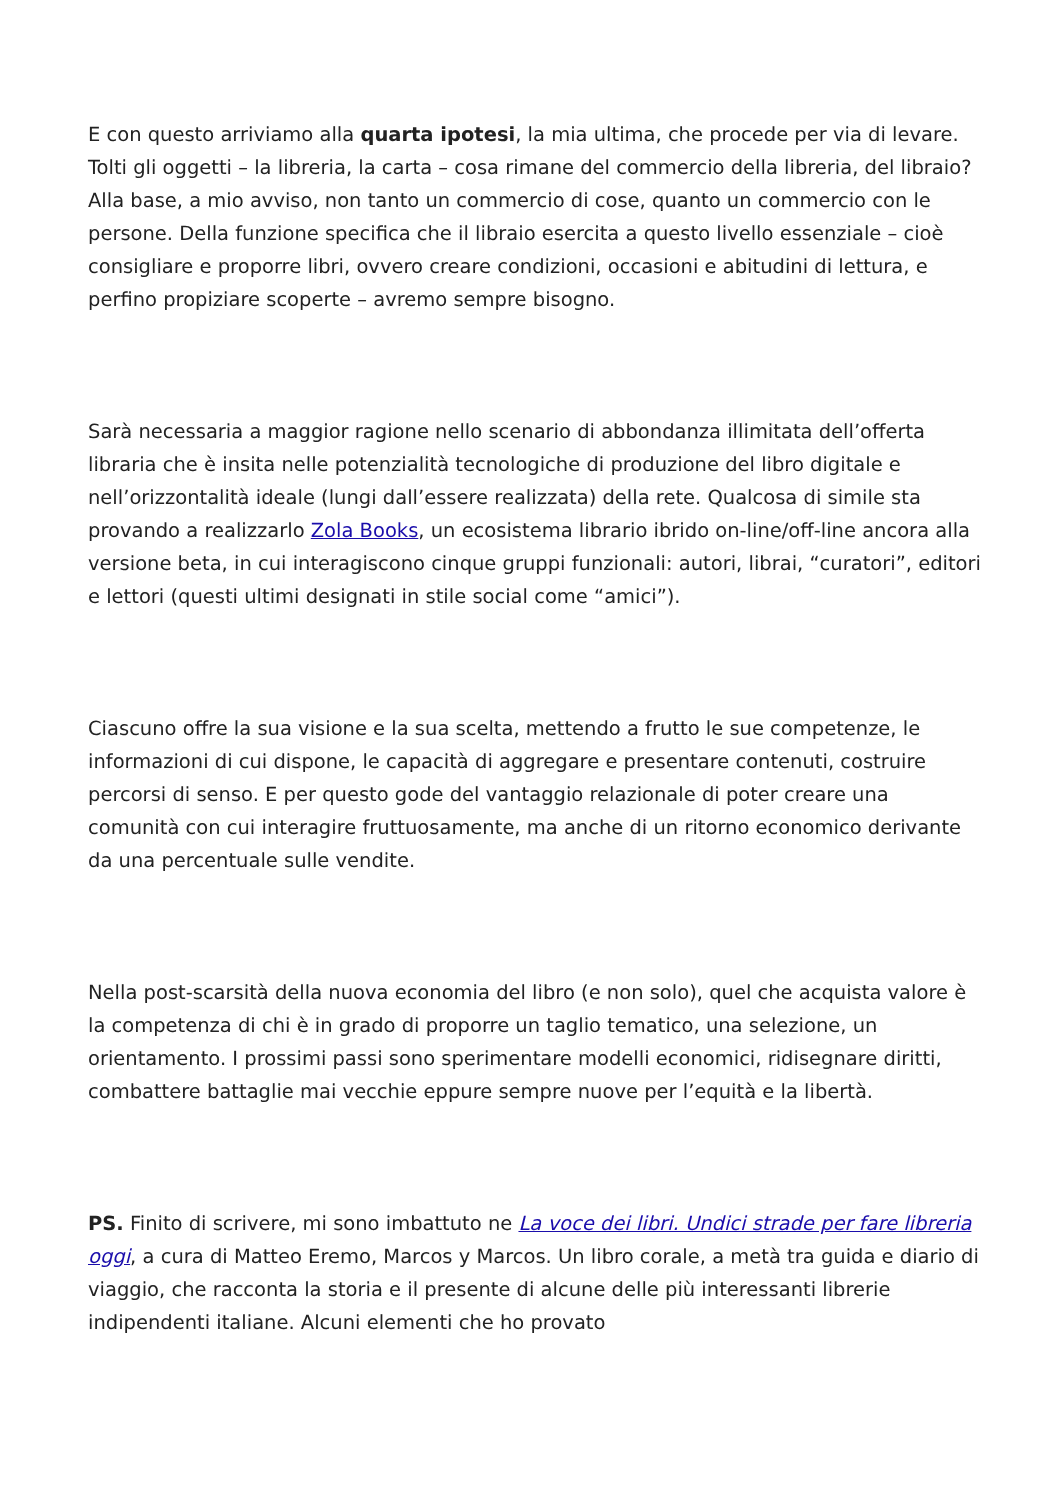E con questo arriviamo alla quarta ipotesi, la mia ultima, che procede per via di levare. Tolti gli oggetti – la libreria, la carta – cosa rimane del commercio della libreria, del libraio? Alla base, a mio avviso, non tanto un commercio di cose, quanto un commercio con le persone. Della funzione specifica che il libraio esercita a questo livello essenziale – cioè consigliare e proporre libri, ovvero creare condizioni, occasioni e abitudini di lettura, e perfino propiziare scoperte – avremo sempre bisogno.
Sarà necessaria a maggior ragione nello scenario di abbondanza illimitata dell’offerta libraria che è insita nelle potenzialità tecnologiche di produzione del libro digitale e nell’orizzontalità ideale (lungi dall’essere realizzata) della rete. Qualcosa di simile sta provando a realizzarlo Zola Books, un ecosistema librario ibrido on-line/off-line ancora alla versione beta, in cui interagiscono cinque gruppi funzionali: autori, librai, “curatori”, editori e lettori (questi ultimi designati in stile social come “amici”).
Ciascuno offre la sua visione e la sua scelta, mettendo a frutto le sue competenze, le informazioni di cui dispone, le capacità di aggregare e presentare contenuti, costruire percorsi di senso. E per questo gode del vantaggio relazionale di poter creare una comunità con cui interagire fruttuosamente, ma anche di un ritorno economico derivante da una percentuale sulle vendite.
Nella post-scarsità della nuova economia del libro (e non solo), quel che acquista valore è la competenza di chi è in grado di proporre un taglio tematico, una selezione, un orientamento. I prossimi passi sono sperimentare modelli economici, ridisegnare diritti, combattere battaglie mai vecchie eppure sempre nuove per l’equità e la libertà.
PS. Finito di scrivere, mi sono imbattuto ne La voce dei libri. Undici strade per fare libreria oggi, a cura di Matteo Eremo, Marcos y Marcos. Un libro corale, a metà tra guida e diario di viaggio, che racconta la storia e il presente di alcune delle più interessanti librerie indipendenti italiane. Alcuni elementi che ho provato